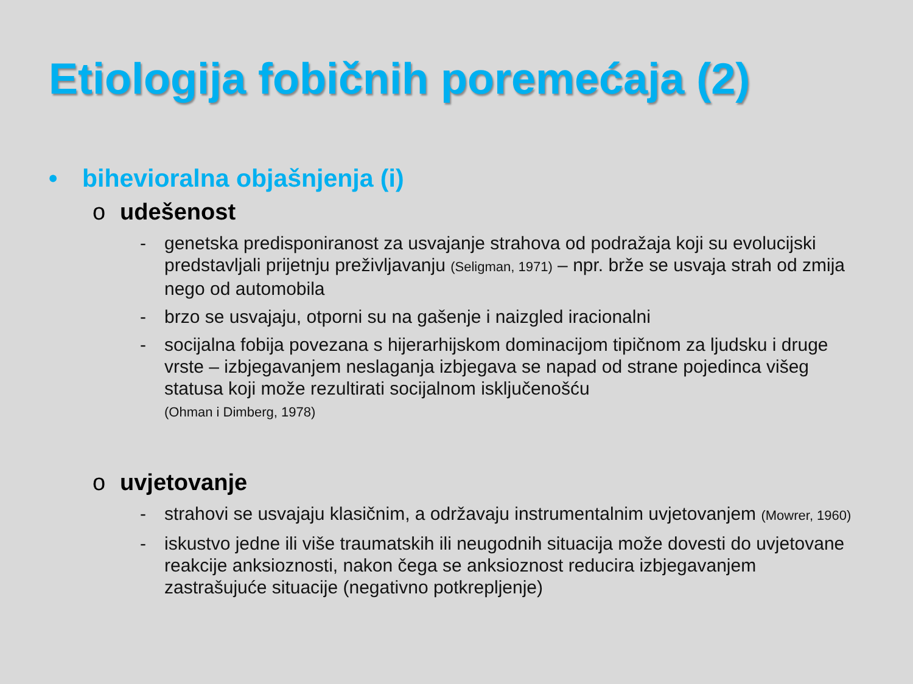Etiologija fobičnih poremećaja (2)
• bihevioralna objašnjenja (i)
o udešenost
- genetska predisponiranost za usvajanje strahova od podražaja koji su evolucijski predstavljali prijetnju preživljavanju (Seligman, 1971) – npr. brže se usvaja strah od zmija nego od automobila
- brzo se usvajaju, otporni su na gašenje i naizgled iracionalni
- socijalna fobija povezana s hijerarhijskom dominacijom tipičnom za ljudsku i druge vrste – izbjegavanjem neslaganja izbjegava se napad od strane pojedinca višeg statusa koji može rezultirati socijalnom isključenošću
(Ohman i Dimberg, 1978)
o uvjetovanje
- strahovi se usvajaju klasičnim, a održavaju instrumentalnim uvjetovanjem (Mowrer, 1960)
- iskustvo jedne ili više traumatskih ili neugodnih situacija može dovesti do uvjetovane reakcije anksioznosti, nakon čega se anksioznost reducira izbjegavanjem zastrašujuće situacije (negativno potkrepljenje)